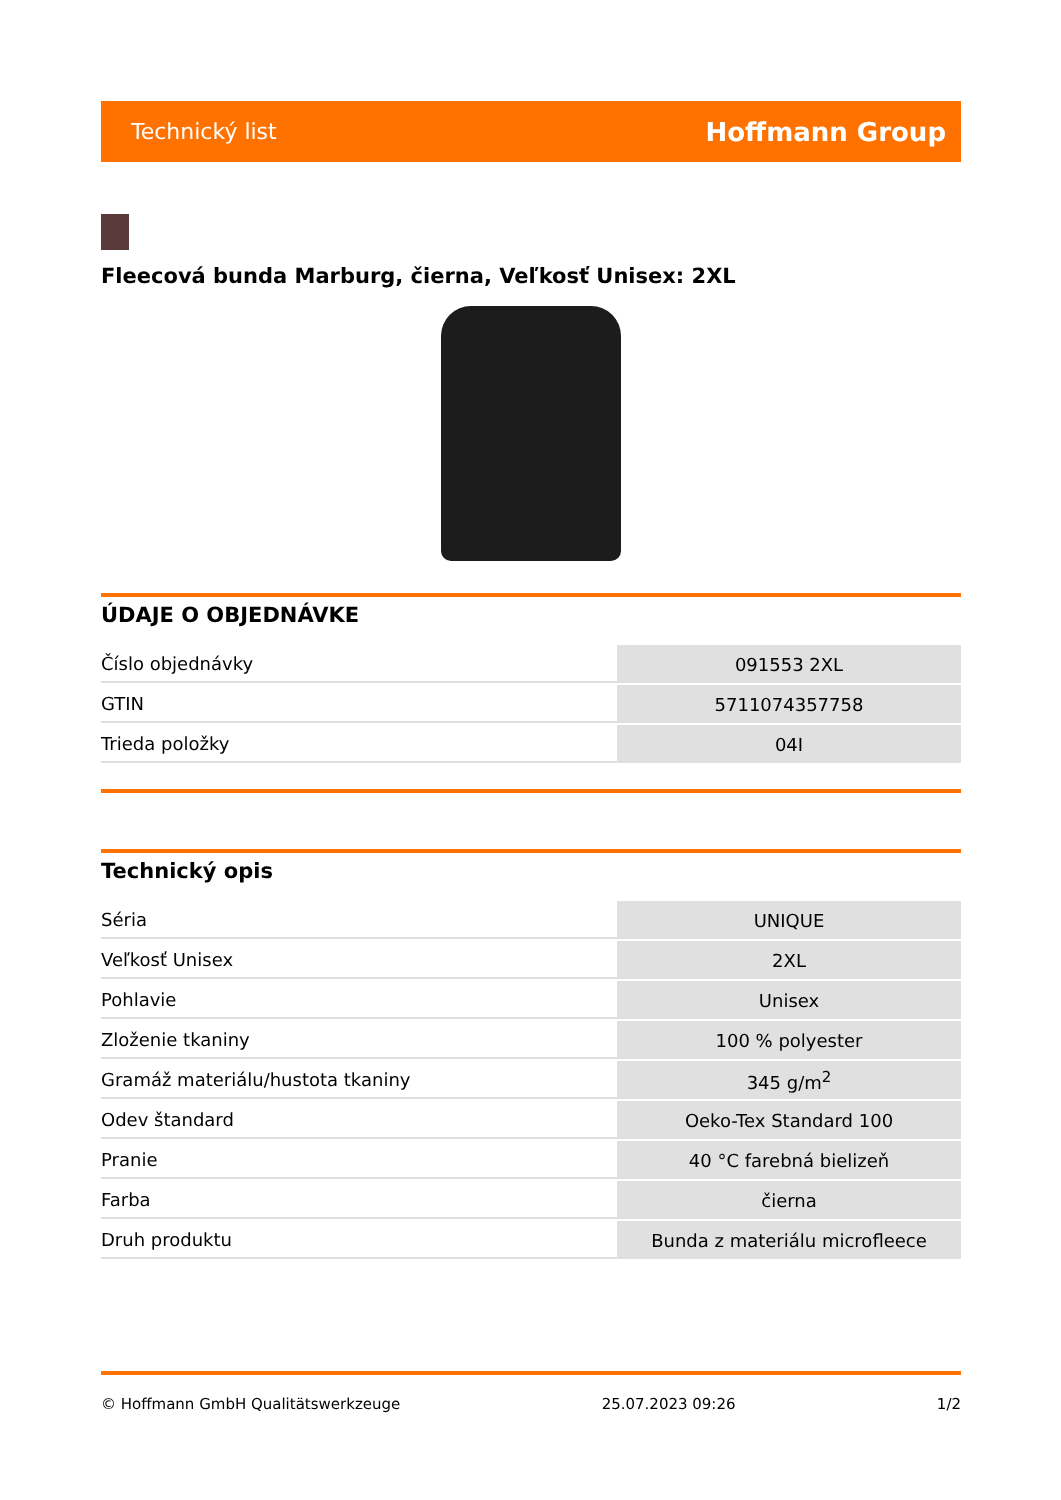Technický list Hoffmann Group
Fleecová bunda Marburg, čierna, Veľkosť Unisex: 2XL
ÚDAJE O OBJEDNÁVKE
| Číslo objednávky | 091553 2XL |
| GTIN | 5711074357758 |
| Trieda položky | 04I |
Technický opis
| Séria | UNIQUE |
| Veľkosť Unisex | 2XL |
| Pohlavie | Unisex |
| Zloženie tkaniny | 100 % polyester |
| Gramáž materiálu/hustota tkaniny | 345 g/m<sup>2</sup> |
| Odev štandard | Oeko-Tex Standard 100 |
| Pranie | 40 °C farebná bielizeň |
| Farba | čierna |
| Druh produktu | Bunda z materiálu microfleece |
© Hoffmann GmbH Qualitätswerkzeuge 25.07.2023 09:26 1/2